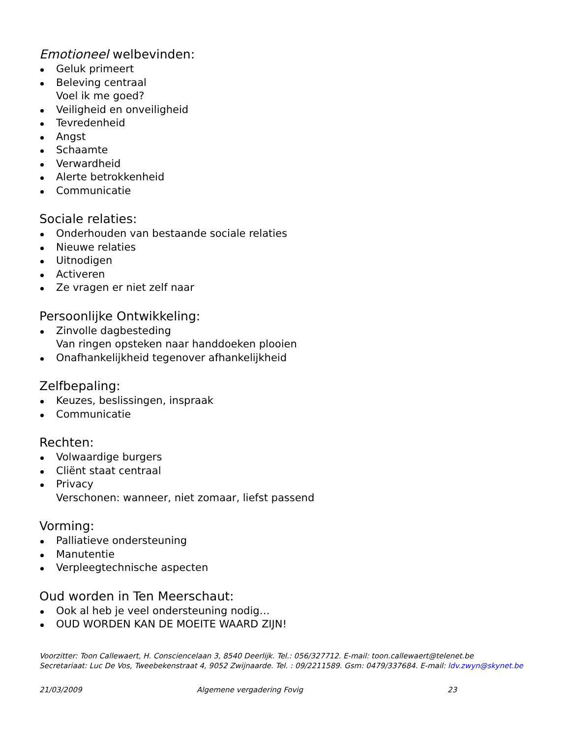Emotioneel welbevinden:
Geluk primeert
Beleving centraal
Voel ik me goed?
Veiligheid en onveiligheid
Tevredenheid
Angst
Schaamte
Verwardheid
Alerte betrokkenheid
Communicatie
Sociale relaties:
Onderhouden van bestaande sociale relaties
Nieuwe relaties
Uitnodigen
Activeren
Ze vragen er niet zelf naar
Persoonlijke Ontwikkeling:
Zinvolle dagbesteding
Van ringen opsteken naar handdoeken plooien
Onafhankelijkheid tegenover afhankelijkheid
Zelfbepaling:
Keuzes, beslissingen, inspraak
Communicatie
Rechten:
Volwaardige burgers
Cliënt staat centraal
Privacy
Verschonen: wanneer, niet zomaar, liefst passend
Vorming:
Palliatieve ondersteuning
Manutentie
Verpleegtechnische aspecten
Oud worden in Ten Meerschaut:
Ook al heb je veel ondersteuning nodig…
OUD WORDEN KAN DE MOEITE WAARD ZIJN!
Voorzitter: Toon Callewaert, H. Consciencelaan 3, 8540 Deerlijk. Tel.: 056/327712. E-mail: toon.callewaert@telenet.be
Secretariaat: Luc De Vos, Tweebekenstraat 4, 9052 Zwijnaarde. Tel. : 09/2211589. Gsm: 0479/337684. E-mail: ldv.zwyn@skynet.be
21/03/2009 Algemene vergadering Fovig 23